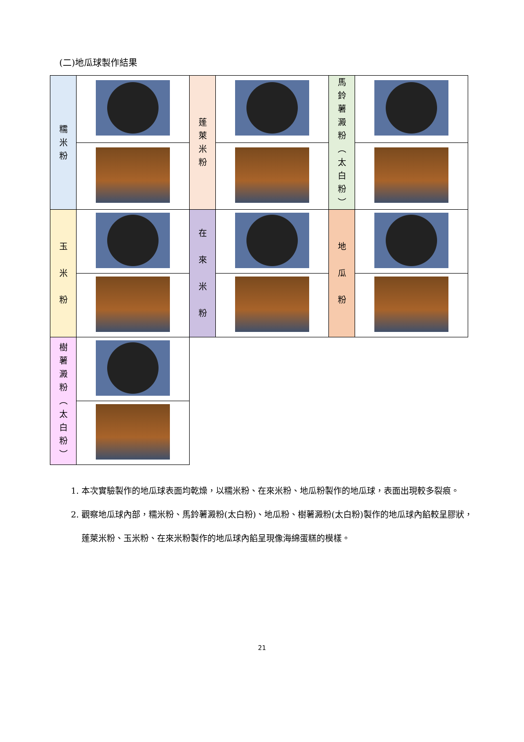(二)地瓜球製作結果
| 糯 米 粉 | | 蓬 萊 米 粉 | | 馬 鈴 薯 澱 粉 ︵ 太 白 粉 ︶ | |
| 玉 米 粉 | | 在 來 米 粉 | | 地 瓜 粉 | |
| 樹 薯 澱 粉 ︵ 太 白 粉 ︶ | | | | | |
1. 本次實驗製作的地瓜球表面均乾燥，以糯米粉、在來米粉、地瓜粉製作的地瓜球，表面出現較多裂痕。
2. 觀察地瓜球內部，糯米粉、馬鈴薯澱粉(太白粉)、地瓜粉、樹薯澱粉(太白粉)製作的地瓜球內餡較呈膠狀，蓬萊米粉、玉米粉、在來米粉製作的地瓜球內餡呈現像海綿蛋糕的模樣。
21